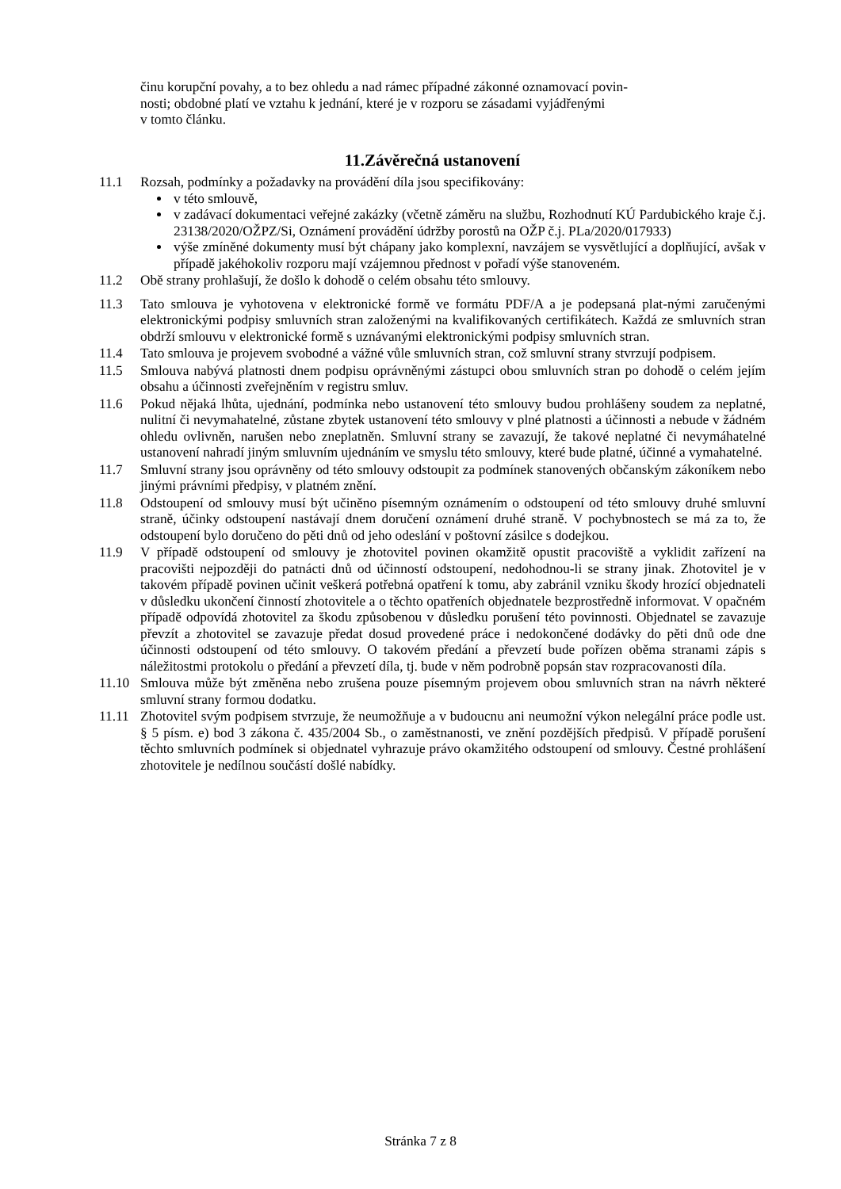činu korupční povahy, a to bez ohledu a nad rámec případné zákonné oznamovací povin-
nosti; obdobné platí ve vztahu k jednání, které je v rozporu se zásadami vyjádřenými
v tomto článku.
11.Závěrečná ustanovení
11.1 Rozsah, podmínky a požadavky na provádění díla jsou specifikovány:
v této smlouvě,
v zadávací dokumentaci veřejné zakázky (včetně záměru na službu, Rozhodnutí KÚ Pardubického kraje č.j. 23138/2020/OŽPZ/Si, Oznámení provádění údržby porostů na OŽP č.j. PLa/2020/017933)
výše zmíněné dokumenty musí být chápany jako komplexní, navzájem se vysvětlující a doplňující, avšak v případě jakéhokoliv rozporu mají vzájemnou přednost v pořadí výše stanoveném.
11.2 Obě strany prohlašují, že došlo k dohodě o celém obsahu této smlouvy.
11.3 Tato smlouva je vyhotovena v elektronické formě ve formátu PDF/A a je podepsaná plat-nými zaručenými elektronickými podpisy smluvních stran založenými na kvalifikovaných certifikátech. Každá ze smluvních stran obdrží smlouvu v elektronické formě s uznávanými elektronickými podpisy smluvních stran.
11.4 Tato smlouva je projevem svobodné a vážné vůle smluvních stran, což smluvní strany stvrzují podpisem.
11.5 Smlouva nabývá platnosti dnem podpisu oprávněnými zástupci obou smluvních stran po dohodě o celém jejím obsahu a účinnosti zveřejněním v registru smluv.
11.6 Pokud nějaká lhůta, ujednání, podmínka nebo ustanovení této smlouvy budou prohlášeny soudem za neplatné, nulitní či nevymahatelné, zůstane zbytek ustanovení této smlouvy v plné platnosti a účinnosti a nebude v žádném ohledu ovlivněn, narušen nebo zneplatněn. Smluvní strany se zavazují, že takové neplatné či nevymáhatelné ustanovení nahradí jiným smluvním ujednáním ve smyslu této smlouvy, které bude platné, účinné a vymahatelné.
11.7 Smluvní strany jsou oprávněny od této smlouvy odstoupit za podmínek stanovených občanským zákoníkem nebo jinými právními předpisy, v platném znění.
11.8 Odstoupení od smlouvy musí být učiněno písemným oznámením o odstoupení od této smlouvy druhé smluvní straně, účinky odstoupení nastávají dnem doručení oznámení druhé straně. V pochybnostech se má za to, že odstoupení bylo doručeno do pěti dnů od jeho odeslání v poštovní zásilce s dodejkou.
11.9 V případě odstoupení od smlouvy je zhotovitel povinen okamžitě opustit pracoviště a vyklidit zařízení na pracovišti nejpozději do patnácti dnů od účinností odstoupení, nedohodnou-li se strany jinak. Zhotovitel je v takovém případě povinen učinit veškerá potřebná opatření k tomu, aby zabránil vzniku škody hrozící objednateli v důsledku ukončení činností zhotovitele a o těchto opatřeních objednatele bezprostředně informovat. V opačném případě odpovídá zhotovitel za škodu způsobenou v důsledku porušení této povinnosti. Objednatel se zavazuje převzít a zhotovitel se zavazuje předat dosud provedené práce i nedokončené dodávky do pěti dnů ode dne účinnosti odstoupení od této smlouvy. O takovém předání a převzetí bude pořízen oběma stranami zápis s náležitostmi protokolu o předání a převzetí díla, tj. bude v něm podrobně popsán stav rozpracovanosti díla.
11.10 Smlouva může být změněna nebo zrušena pouze písemným projevem obou smluvních stran na návrh některé smluvní strany formou dodatku.
11.11 Zhotovitel svým podpisem stvrzuje, že neumožňuje a v budoucnu ani neumožní výkon nelegální práce podle ust. § 5 písm. e) bod 3 zákona č. 435/2004 Sb., o zaměstnanosti, ve znění pozdějších předpisů. V případě porušení těchto smluvních podmínek si objednatel vyhrazuje právo okamžitého odstoupení od smlouvy. Čestné prohlášení zhotovitele je nedílnou součástí došlé nabídky.
Stránka 7 z 8